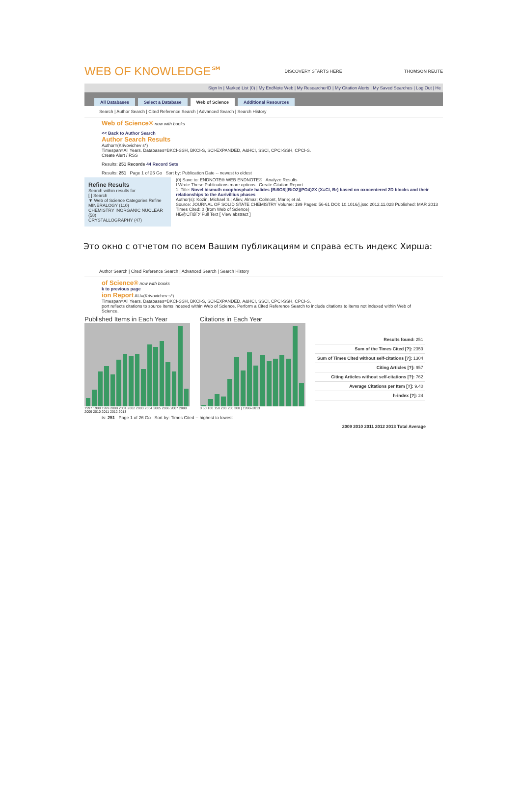WEB OF KNOWLEDGE℠ DISCOVERY STARTS HERE THOMSON REUTE
Sign In | Marked List (0) | My EndNote Web | My ResearcherID | My Citation Alerts | My Saved Searches | Log Out | He
All Databases Select a Database Web of Science Additional Resources
Search | Author Search | Cited Reference Search | Advanced Search | Search History
Web of Science® now with books
<< Back to Author Search
Author Search Results
Author=(Krivovichev s*)
Timespan=All Years. Databases=BKCI-SSH, BKCI-S, SCI-EXPANDED, A&HCI, SSCI, CPCI-SSH, CPCI-S.
Create Alert / RSS
Results: 251 Records 44 Record Sets
Results: 251 Page 1 of 26 Go Sort by: Publication Date -- newest to oldest
Refine Results
Search within results for
[ ] Search
▼ Web of Science Categories Refine
MINERALOGY (110)
CHEMISTRY INORGANIC NUCLEAR (58)
CRYSTALLOGRAPHY (47)
(0) Save to: ENDNOTE® WEB ENDNOTE® Analyze Results
I Wrote These Publications more options Create Citation Report
1. Title: Novel bismuth oxophosphate halides [Bi8O8][BiO2](PO4)2X (X=Cl, Br) based on oxocentered 2D blocks and their relationships to the Aurivillius phases
Author(s): Kozin, Michael S.; Aliev, Almaz; Colmont, Marie; et al.
Source: JOURNAL OF SOLID STATE CHEMISTRY Volume: 199 Pages: 56-61 DOI: 10.1016/j.jssc.2012.11.028 Published: MAR 2013
Times Cited: 0 (from Web of Science)
НБ@СПбГУ Full Text [ View abstract ]
Это окно с отчетом по всем Вашим публикациям и справа есть индекс Хирша:
Author Search | Cited Reference Search | Advanced Search | Search History
of Science® now with books
k to previous page
ion Report AU=(Krivovichev s*)
Timespan=All Years. Databases=BKCI-SSH, BKCI-S, SCI-EXPANDED, A&HCI, SSCI, CPCI-SSH, CPCI-S.
port reflects citations to source items indexed within Web of Science. Perform a Cited Reference Search to include citations to items not indexed within Web of Science.
Published Items in Each Year
1997 1998 1999 2000 2001 2002 2003 2004 2005 2006 2007 2008 2009 2010 2011 2012 2013
Citations in Each Year
0 50 100 150 200 250 300 | 1998–2013
| Results found: 251 |
| Sum of the Times Cited [?]: 2359 |
| Sum of Times Cited without self-citations [?]: 1304 |
| Citing Articles [?]: 957 |
| Citing Articles without self-citations [?]: 762 |
| Average Citations per Item [?]: 9.40 |
| h-index [?]: 24 |
ts: 251 Page 1 of 26 Go Sort by: Times Cited -- highest to lowest
2009 2010 2011 2012 2013 Total Average